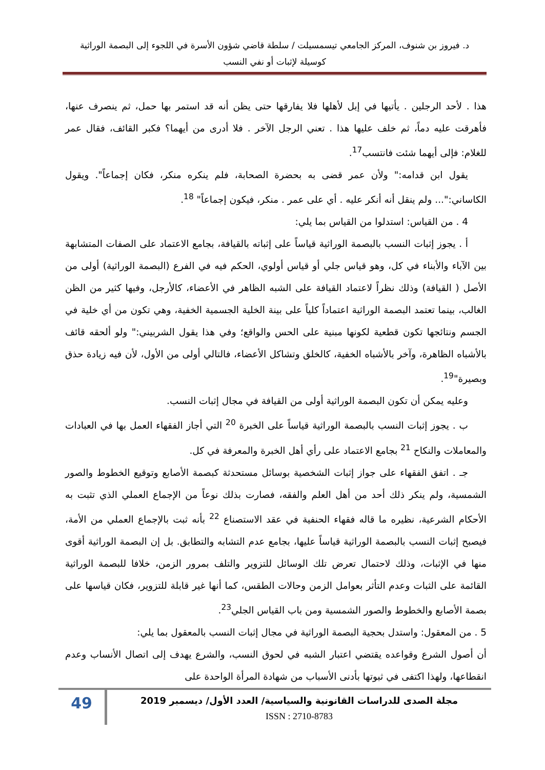د. فيروز بن شنوف، المركز الجامعي تيسمسيلت / سلطة قاضي شؤون الأسرة في اللجوء إلى البصمة الوراثية
كوسيلة لإثبات أو نفي النسب
هذا . لأحد الرجلين . يأتيها في إبل لأهلها فلا يفارقها حتى يظن أنه قد استمر بها حمل، ثم ينصرف عنها، فأهرقت عليه دماً، ثم خلف عليها هذا . تعني الرجل الآخر . فلا أدرى من أيهما؟ فكبر القائف، فقال عمر للغلام: فإلى أيهما شئت فانتسب<sup>17</sup>.
يقول ابن قدامه:" ولأن عمر قضى به بحضرة الصحابة، فلم ينكره منكر، فكان إجماعاً". ويقول الكاساني:"... ولم ينقل أنه أنكر عليه . أي على عمر . منكر، فيكون إجماعاً" <sup>18</sup>.
4 . من القياس: استدلوا من القياس بما يلي:
أ . يجوز إثبات النسب بالبصمة الوراثية قياساً على إثباته بالقيافة، بجامع الاعتماد على الصفات المتشابهة بين الآباء والأبناء في كل، وهو قياس جلي أو قياس أولوي، الحكم فيه في الفرع (البصمة الوراثية) أولى من الأصل ( القيافة) وذلك نظراً لاعتماد القيافة على الشبه الظاهر في الأعضاء، كالأرجل، وفيها كثير من الظن الغالب، بينما تعتمد البصمة الوراثية اعتماداً كلياً على بينة الخلية الجسمية الخفية، وهي تكون من أي خلية في الجسم ونتائجها تكون قطعية لكونها مبنية على الحس والواقع؛ وفي هذا يقول الشربيني:" ولو ألحقه قائف بالأشباه الظاهرة، وآخر بالأشباه الخفية، كالخلق وتشاكل الأعضاء، فالتالي أولى من الأول، لأن فيه زيادة حذق وبصيرة"<sup>19</sup>.
وعليه يمكن أن تكون البصمة الوراثية أولى من القيافة في مجال إثبات النسب.
ب . يجوز إثبات النسب بالبصمة الوراثية قياساً على الخبرة <sup>20</sup> التي أجاز الفقهاء العمل بها في العبادات والمعاملات والنكاح <sup>21</sup> بجامع الاعتماد على رأي أهل الخبرة والمعرفة في كل.
جـ . اتفق الفقهاء على جواز إثبات الشخصية بوسائل مستحدثة كبصمة الأصابع وتوقيع الخطوط والصور الشمسية، ولم ينكر ذلك أحد من أهل العلم والفقه، فصارت بذلك نوعاً من الإجماع العملي الذي تثبت به الأحكام الشرعية، نظيره ما قاله فقهاء الحنفية في عقد الاستصناع <sup>22</sup> بأنه ثبت بالإجماع العملي من الأمة، فيصبح إثبات النسب بالبصمة الوراثية قياساً عليها، بجامع عدم التشابه والتطابق. بل إن البصمة الوراثية أقوى منها في الإثبات، وذلك لاحتمال تعرض تلك الوسائل للتزوير والتلف بمرور الزمن، خلافا للبصمة الوراثية القائمة على الثبات وعدم التأثر بعوامل الزمن وحالات الطقس، كما أنها غير قابلة للتزوير، فكان قياسها على بصمة الأصابع والخطوط والصور الشمسية ومن باب القياس الجلي<sup>23</sup>.
5 . من المعقول: واستدل بحجية البصمة الوراثية في مجال إثبات النسب بالمعقول بما يلي:
أن أصول الشرع وقواعده يقتضي اعتبار الشبه في لحوق النسب، والشرع يهدف إلى اتصال الأنساب وعدم انقطاعها، ولهذا اكتفى في ثبوتها بأدنى الأسباب من شهادة المرأة الواحدة على
مجلة الصدى للدراسات القانونية والسياسية/ العدد الأول/ ديسمبر 2019
ISSN : 2710-8783
49